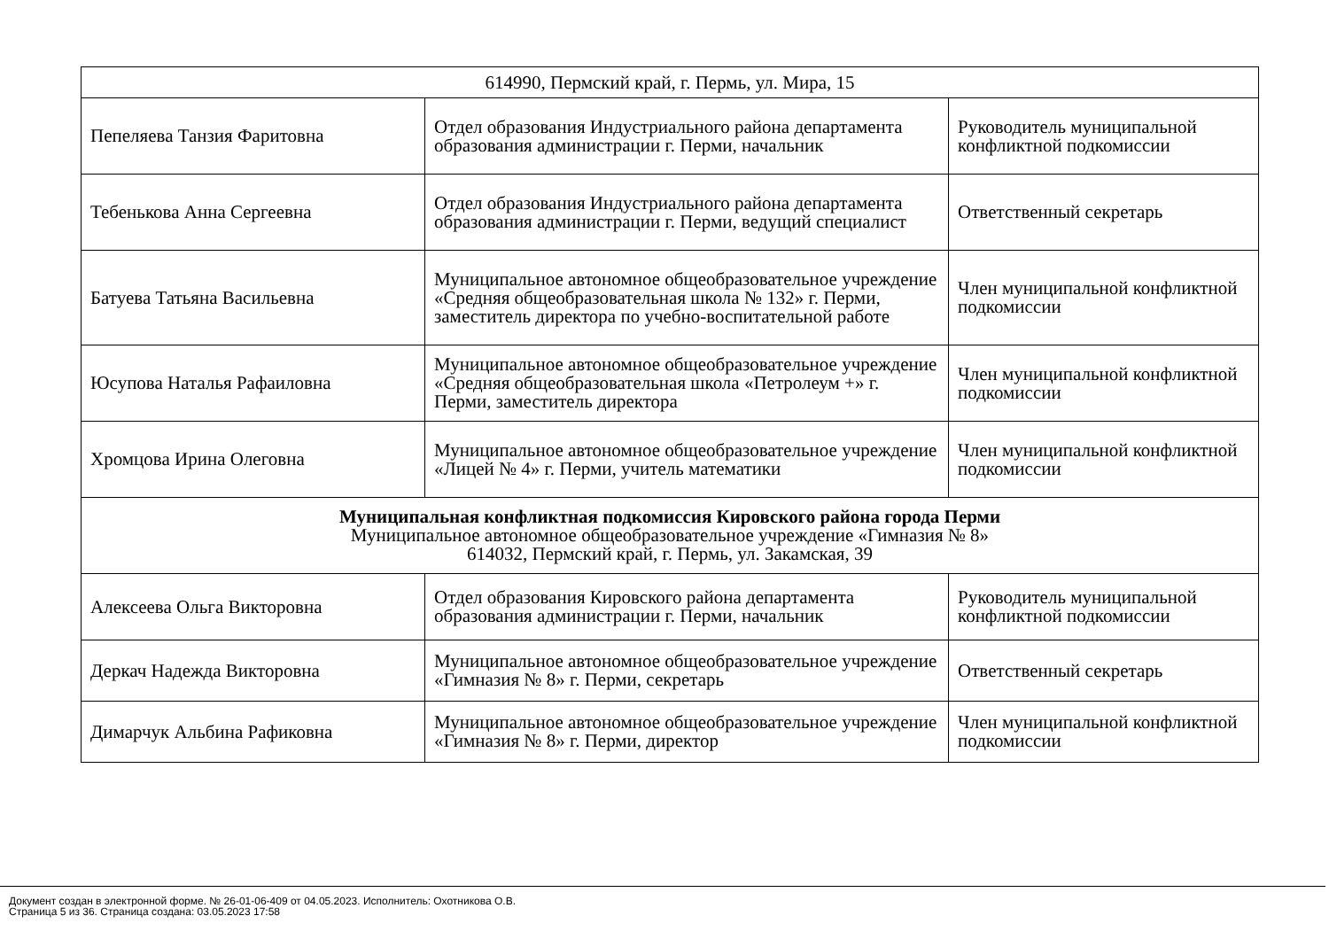| 614990, Пермский край, г. Пермь, ул. Мира, 15 | | |
| Пепеляева Танзия Фаритовна | Отдел образования Индустриального района департамента образования администрации г. Перми, начальник | Руководитель муниципальной конфликтной подкомиссии |
| Тебенькова Анна Сергеевна | Отдел образования Индустриального района департамента образования администрации г. Перми, ведущий специалист | Ответственный секретарь |
| Батуева Татьяна Васильевна | Муниципальное автономное общеобразовательное учреждение «Средняя общеобразовательная школа № 132» г. Перми, заместитель директора по учебно-воспитательной работе | Член муниципальной конфликтной подкомиссии |
| Юсупова Наталья Рафаиловна | Муниципальное автономное общеобразовательное учреждение «Средняя общеобразовательная школа «Петролеум +» г. Перми, заместитель директора | Член муниципальной конфликтной подкомиссии |
| Хромцова Ирина Олеговна | Муниципальное автономное общеобразовательное учреждение «Лицей № 4» г. Перми, учитель математики | Член муниципальной конфликтной подкомиссии |
| Муниципальная конфликтная подкомиссия Кировского района города Перми Муниципальное автономное общеобразовательное учреждение «Гимназия № 8» 614032, Пермский край, г. Пермь, ул. Закамская, 39 | | |
| Алексеева Ольга Викторовна | Отдел образования Кировского района департамента образования администрации г. Перми, начальник | Руководитель муниципальной конфликтной подкомиссии |
| Деркач Надежда Викторовна | Муниципальное автономное общеобразовательное учреждение «Гимназия № 8» г. Перми, секретарь | Ответственный секретарь |
| Димарчук Альбина Рафиковна | Муниципальное автономное общеобразовательное учреждение «Гимназия № 8» г. Перми, директор | Член муниципальной конфликтной подкомиссии |
Документ создан в электронной форме. № 26-01-06-409 от 04.05.2023. Исполнитель: Охотникова О.В.
Страница 5 из 36. Страница создана: 03.05.2023 17:58